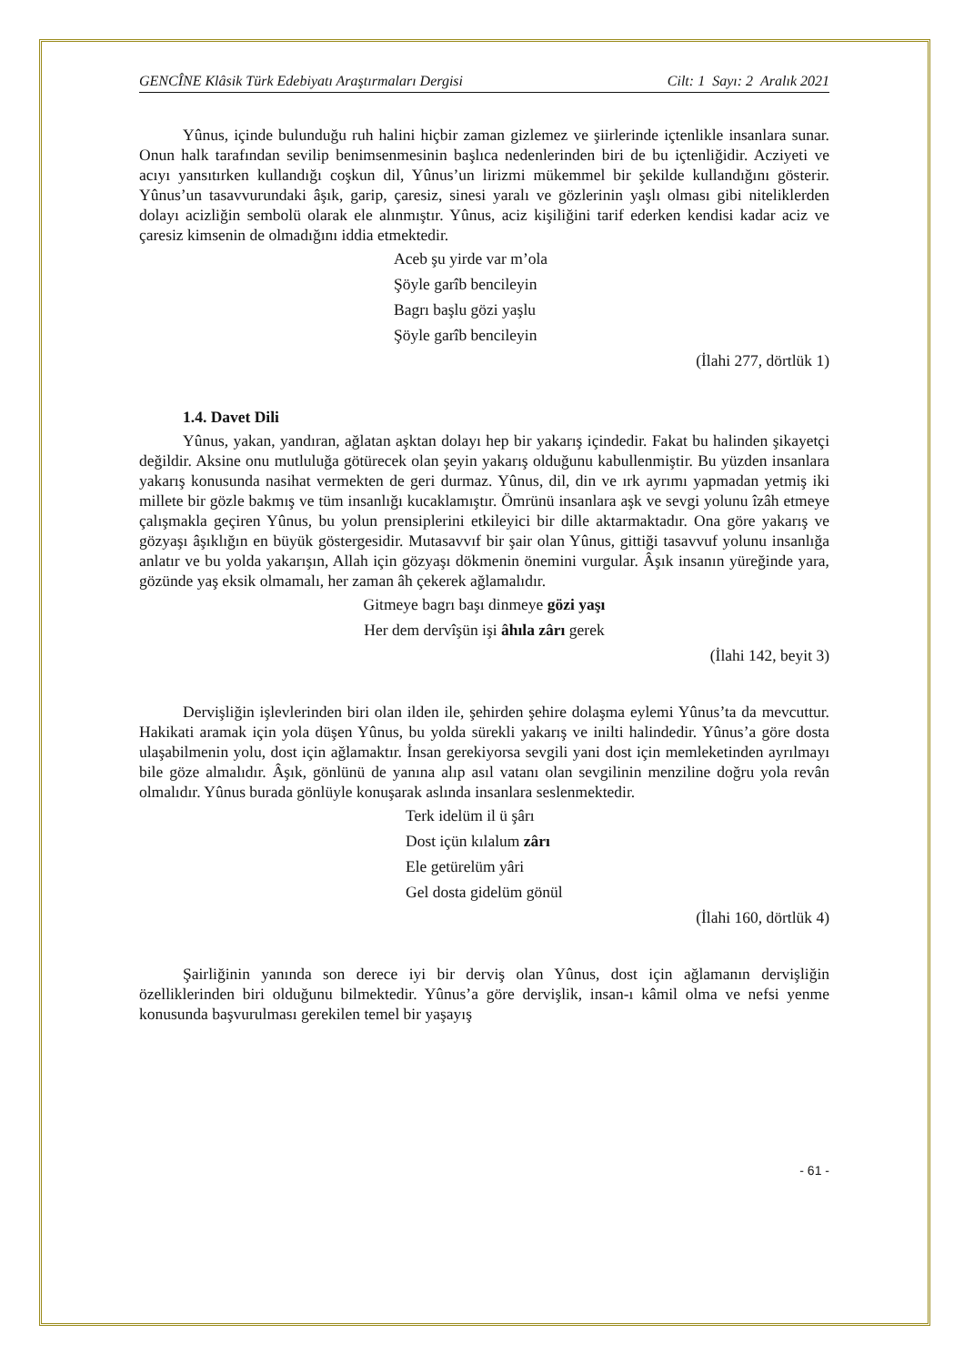GENCÎNE Klâsik Türk Edebiyatı Araştırmaları Dergisi Cilt: 1 Sayı: 2 Aralık 2021
Yûnus, içinde bulunduğu ruh halini hiçbir zaman gizlemez ve şiirlerinde içtenlikle insanlara sunar. Onun halk tarafından sevilip benimsenmesinin başlıca nedenlerinden biri de bu içtenliğidir. Acziyeti ve acıyı yansıtırken kullandığı coşkun dil, Yûnus’un lirizmi mükemmel bir şekilde kullandığını gösterir. Yûnus’un tasavvurundaki âşık, garip, çaresiz, sinesi yaralı ve gözlerinin yaşlı olması gibi niteliklerden dolayı acizliğin sembolü olarak ele alınmıştır. Yûnus, aciz kişiliğini tarif ederken kendisi kadar aciz ve çaresiz kimsenin de olmadığını iddia etmektedir.
Aceb şu yirde var m’ola
Şöyle garîb bencileyin
Bagrı başlu gözi yaşlu
Şöyle garîb bencileyin
(İlahi 277, dörtlük 1)
1.4. Davet Dili
Yûnus, yakan, yandıran, ağlatan aşktan dolayı hep bir yakarış içindedir. Fakat bu halinden şikayetçi değildir. Aksine onu mutluluğa götürecek olan şeyin yakarış olduğunu kabullenmiştir. Bu yüzden insanlara yakarış konusunda nasihat vermekten de geri durmaz. Yûnus, dil, din ve ırk ayrımı yapmadan yetmiş iki millete bir gözle bakmış ve tüm insanlığı kucaklamıştır. Ömrünü insanlara aşk ve sevgi yolunu îzâh etmeye çalışmakla geçiren Yûnus, bu yolun prensiplerini etkileyici bir dille aktarmaktadır. Ona göre yakarış ve gözyaşı âşıklığın en büyük göstergesidir. Mutasavvıf bir şair olan Yûnus, gittiği tasavvuf yolunu insanlığa anlatır ve bu yolda yakarışın, Allah için gözyaşı dökmenin önemini vurgular. Âşık insanın yüreğinde yara, gözünde yaş eksik olmamalı, her zaman âh çekerek ağlamalıdır.
Gitmeye bagrı başı dinmeye gözi yaşı
Her dem dervîşün işi âhıla zârı gerek
(İlahi 142, beyit 3)
Dervişliğin işlevlerinden biri olan ilden ile, şehirden şehire dolaşma eylemi Yûnus’ta da mevcuttur. Hakikati aramak için yola düşen Yûnus, bu yolda sürekli yakarış ve inilti halindedir. Yûnus’a göre dosta ulaşabilmenin yolu, dost için ağlamaktır. İnsan gerekiyorsa sevgili yani dost için memleketinden ayrılmayı bile göze almalıdır. Âşık, gönlünü de yanına alıp asıl vatanı olan sevgilinin menziline doğru yola revân olmalıdır. Yûnus burada gönlüyle konuşarak aslında insanlara seslenmektedir.
Terk idelüm il ü şârı
Dost içün kılalum zârı
Ele getürelüm yâri
Gel dosta gidelüm gönül
(İlahi 160, dörtlük 4)
Şairliğinin yanında son derece iyi bir derviş olan Yûnus, dost için ağlamanın dervişliğin özelliklerinden biri olduğunu bilmektedir. Yûnus’a göre dervişlik, insan-ı kâmil olma ve nefsi yenme konusunda başvurulması gerekilen temel bir yaşayış
- 61 -